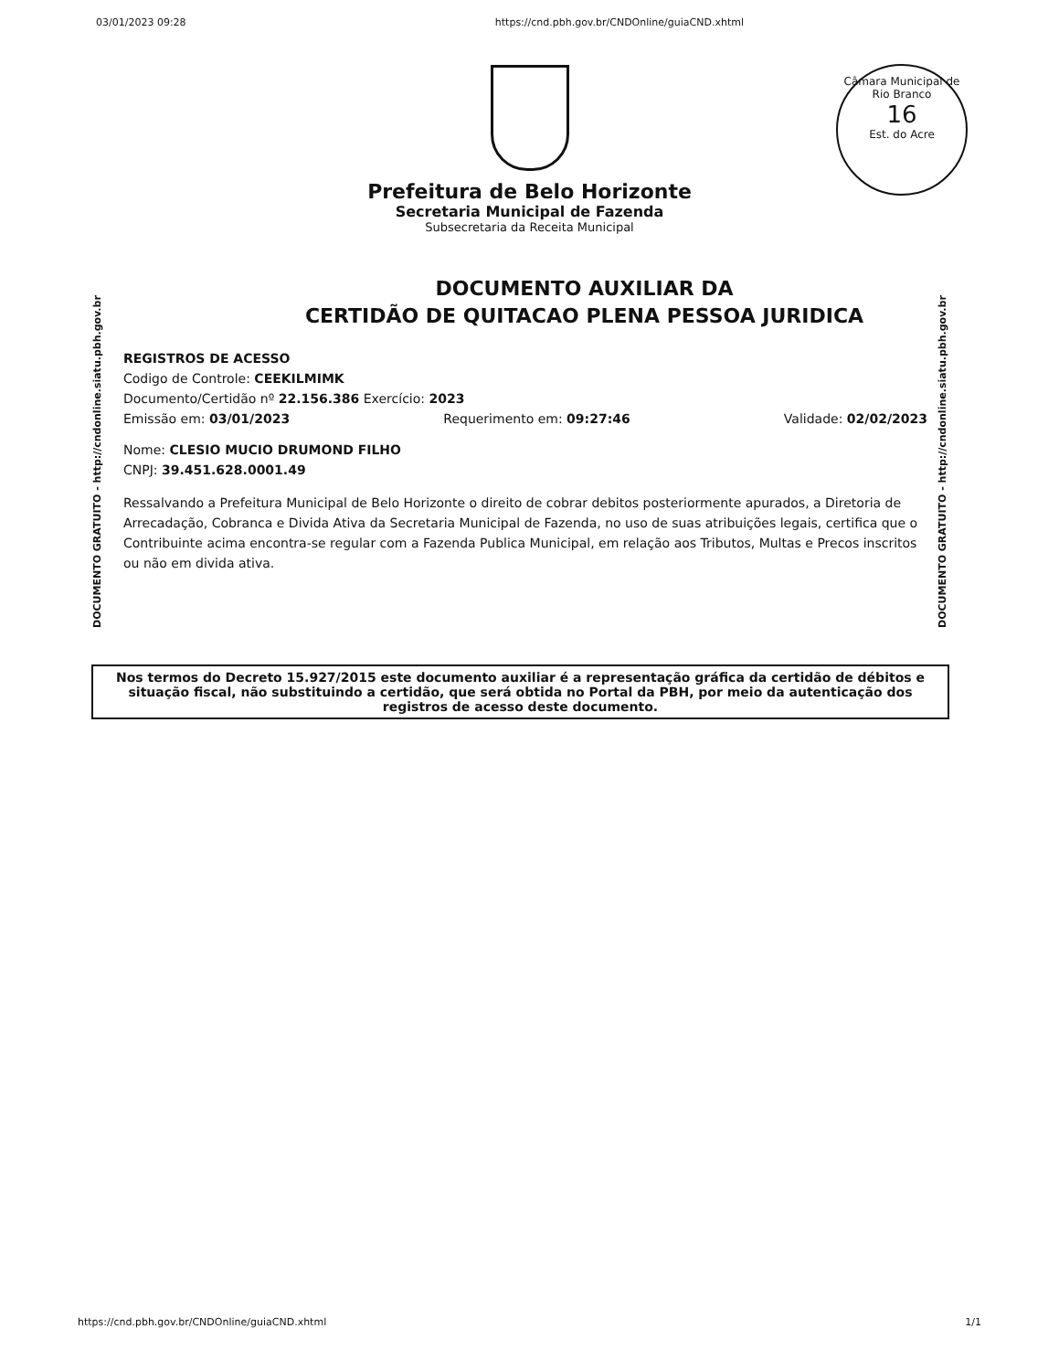03/01/2023 09:28 https://cnd.pbh.gov.br/CNDOnline/guiaCND.xhtml
Câmara Municipal de Rio Branco
16
Est. do Acre
Prefeitura de Belo Horizonte
Secretaria Municipal de Fazenda
Subsecretaria da Receita Municipal
DOCUMENTO GRATUITO - http://cndonline.siatu.pbh.gov.br
DOCUMENTO GRATUITO - http://cndonline.siatu.pbh.gov.br
DOCUMENTO AUXILIAR DA
CERTIDÃO DE QUITACAO PLENA PESSOA JURIDICA
REGISTROS DE ACESSO
Codigo de Controle: CEEKILMIMK
Documento/Certidão nº 22.156.386 Exercício: 2023
Emissão em: 03/01/2023 Requerimento em: 09:27:46 Validade: 02/02/2023
Nome: CLESIO MUCIO DRUMOND FILHO
CNPJ: 39.451.628.0001.49
Ressalvando a Prefeitura Municipal de Belo Horizonte o direito de cobrar debitos posteriormente apurados, a Diretoria de Arrecadação, Cobranca e Divida Ativa da Secretaria Municipal de Fazenda, no uso de suas atribuições legais, certifica que o Contribuinte acima encontra-se regular com a Fazenda Publica Municipal, em relação aos Tributos, Multas e Precos inscritos ou não em divida ativa.
Nos termos do Decreto 15.927/2015 este documento auxiliar é a representação gráfica da certidão de débitos e situação fiscal, não substituindo a certidão, que será obtida no Portal da PBH, por meio da autenticação dos registros de acesso deste documento.
https://cnd.pbh.gov.br/CNDOnline/guiaCND.xhtml 1/1